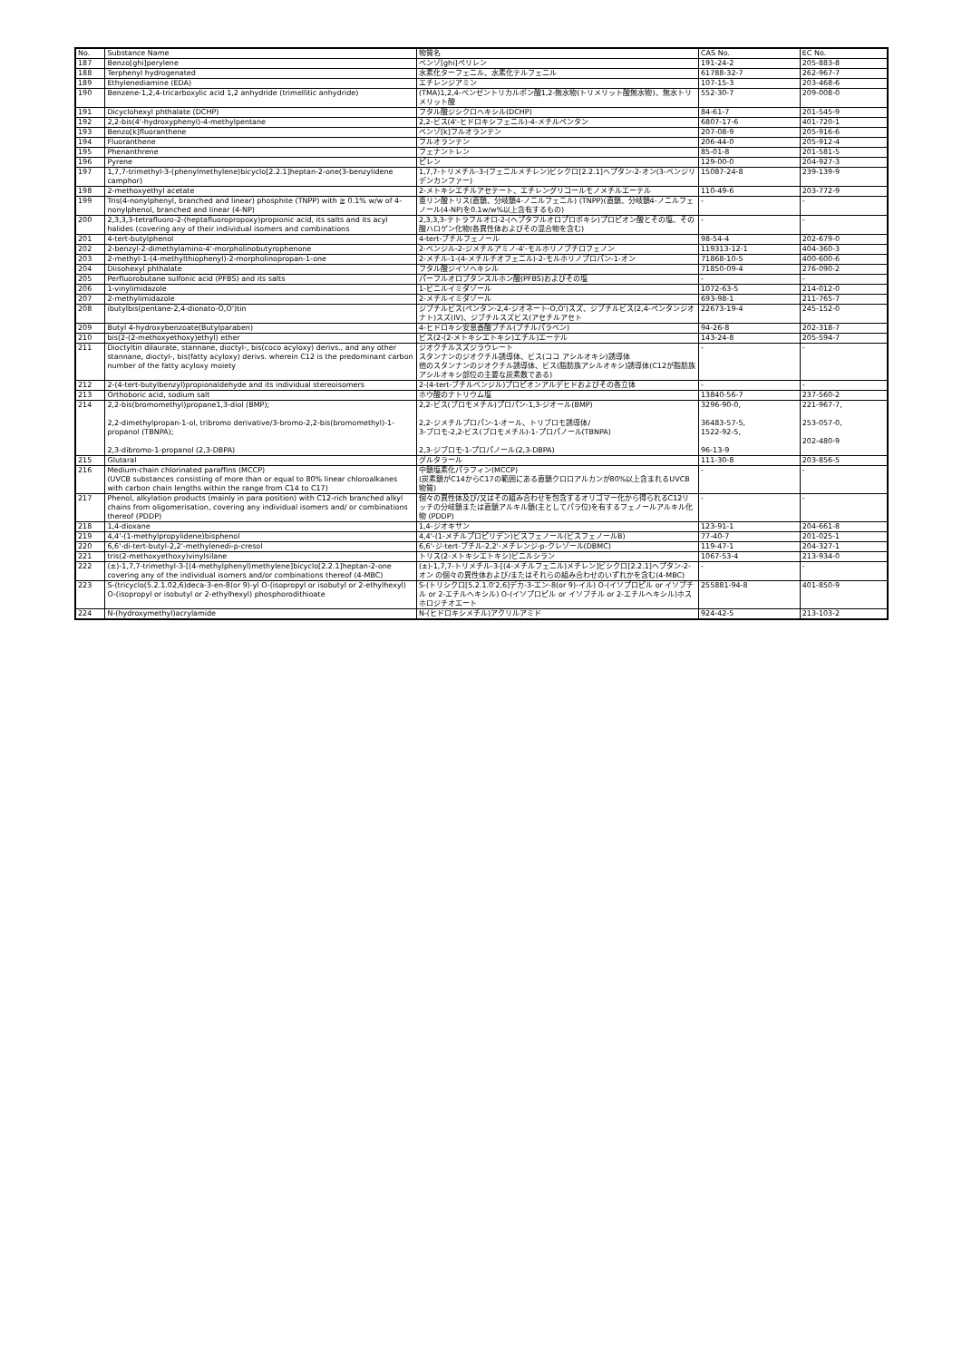| No. | Substance Name | 物質名 | CAS No. | EC No. |
| --- | --- | --- | --- | --- |
| 187 | Benzo[ghi]perylene | ベンゾ[ghi]ペリレン | 191-24-2 | 205-883-8 |
| 188 | Terphenyl hydrogenated | 水素化ターフェニル、水素化テルフェニル | 61788-32-7 | 262-967-7 |
| 189 | Ethylenediamine (EDA) | エチレンジアミン | 107-15-3 | 203-468-6 |
| 190 | Benzene-1,2,4-tricarboxylic acid 1,2 anhydride (trimellitic anhydride) | (TMA)1,2,4-ベンゼントリカルボン酸1,2-無水物(トリメリット酸無水物)、無水トリメリット酸 | 552-30-7 | 209-008-0 |
| 191 | Dicyclohexyl phthalate (DCHP) | フタル酸ジシクロヘキシル(DCHP) | 84-61-7 | 201-545-9 |
| 192 | 2,2-bis(4'-hydroxyphenyl)-4-methylpentane | 2,2-ビス(4'-ヒドロキシフェニル)-4-メチルペンタン | 6807-17-6 | 401-720-1 |
| 193 | Benzo[k]fluoranthene | ベンゾ[k]フルオランテン | 207-08-9 | 205-916-6 |
| 194 | Fluoranthene | フルオランテン | 206-44-0 | 205-912-4 |
| 195 | Phenanthrene | フェナントレン | 85-01-8 | 201-581-5 |
| 196 | Pyrene | ピレン | 129-00-0 | 204-927-3 |
| 197 | 1,7,7-trimethyl-3-(phenylmethylene)bicyclo[2.2.1]heptan-2-one(3-benzylidene camphor) | 1,7,7-トリメチル-3-(フェニルメチレン)ビシクロ[2.2.1]ヘプタン-2-オン(3-ベンジリデンカンファー) | 15087-24-8 | 239-139-9 |
| 198 | 2-methoxyethyl acetate | 2-メトキシエチルアセテート、エチレングリコールモノメチルエーテル | 110-49-6 | 203-772-9 |
| 199 | Tris(4-nonylphenyl, branched and linear) phosphite (TNPP) with ≧ 0.1% w/w of 4-nonylphenol, branched and linear (4-NP) | 亜リン酸トリス(直鎖、分岐鎖4-ノニルフェニル) (TNPP)(直鎖、分岐鎖4-ノニルフェノール(4-NP)を0.1w/w%以上含有するもの) | - | - |
| 200 | 2,3,3,3-tetrafluoro-2-(heptafluoropropoxy)propionic acid, its salts and its acyl halides (covering any of their individual isomers and combinations | 2,3,3,3-テトラフルオロ-2-(ヘプタフルオロプロポキシ)プロピオン酸とその塩、その酸ハロゲン化物(各異性体およびその混合物を含む) | - | - |
| 201 | 4-tert-butylphenol | 4-tert-ブチルフェノール | 98-54-4 | 202-679-0 |
| 202 | 2-benzyl-2-dimethylamino-4'-morpholinobutyrophenone | 2-ベンジル-2-ジメチルアミノ-4'-モルホリノブチロフェノン | 119313-12-1 | 404-360-3 |
| 203 | 2-methyl-1-(4-methylthiophenyl)-2-morpholinopropan-1-one | 2-メチル-1-(4-メチルチオフェニル)-2-モルホリノプロパン-1-オン | 71868-10-5 | 400-600-6 |
| 204 | Diisohexyl phthalate | フタル酸ジイソヘキシル | 71850-09-4 | 276-090-2 |
| 205 | Perfluorobutane sulfonic acid (PFBS) and its salts | パーフルオロブタンスルホン酸(PFBS)およびその塩 | - | - |
| 206 | 1-vinylimidazole | 1-ビニルイミダゾール | 1072-63-5 | 214-012-0 |
| 207 | 2-methylimidazole | 2-メチルイミダゾール | 693-98-1 | 211-765-7 |
| 208 | ibutylbis(pentane-2,4-dionato-O,O')tin | ジブチルビス(ペンタン-2,4-ジオネート-O,O')スズ、ジブチルビス(2,4-ペンタンジオナト)スズ(IV)、ジブチルスズビス(アセチルアセト | 22673-19-4 | 245-152-0 |
| 209 | Butyl 4-hydroxybenzoate(Butylparaben) | 4-ヒドロキシ安息香酸ブチル(ブチルパラベン) | 94-26-8 | 202-318-7 |
| 210 | bis(2-(2-methoxyethoxy)ethyl) ether | ビス(2-(2-メトキシエトキシ)エチル)エーテル | 143-24-8 | 205-594-7 |
| 211 | Dioctyltin dilaurate, stannane, dioctyl-, bis(coco acyloxy) derivs., and any other stannane, dioctyl-, bis(fatty acyloxy) derivs. wherein C12 is the predominant carbon number of the fatty acyloxy moiety | ジオクチルスズジラウレート スタンナンのジオクチル誘導体、ビス(ココ アシルオキシ)誘導体 他のスタンナンのジオクチル誘導体、ビス(脂肪族アシルオキシ)誘導体(C12が脂肪族アシルオキシ部位の主要な炭素数である) | - | - |
| 212 | 2-(4-tert-butylbenzyl)propionaldehyde and its individual stereoisomers | 2-(4-tert-ブチルベンジル)プロピオンアルデヒドおよびその各立体 | - | - |
| 213 | Orthoboric acid, sodium salt | ホウ酸のナトリウム塩 | 13840-56-7 | 237-560-2 |
| 214 | 2,2-bis(bromomethyl)propane1,3-diol (BMP); 2,2-dimethylpropan-1-ol, tribromo derivative/3-bromo-2,2-bis(bromomethyl)-1-propanol (TBNPA); 2,3-dibromo-1-propanol (2,3-DBPA) | 2,2-ビス(ブロモメチル)プロパン-1,3-ジオール(BMP) 2,2-ジメチルプロパン-1-オール、トリブロモ誘導体/ 3-ブロモ-2,2-ビス(ブロモメチル)-1-プロパノール(TBNPA) 2,3-ジブロモ-1-プロパノール(2,3-DBPA) | 3296-90-0, 36483-57-5, 1522-92-5, 96-13-9 | 221-967-7, 253-057-0, 202-480-9 |
| 215 | Glutaral | グルタラール | 111-30-8 | 203-856-5 |
| 216 | Medium-chain chlorinated paraffins (MCCP) (UVCB substances consisting of more than or equal to 80% linear chloroalkanes with carbon chain lengths within the range from C14 to C17) | 中鎖塩素化パラフィン(MCCP) (炭素鎖がC14からC17の範囲にある直鎖クロロアルカンが80%以上含まれるUVCB物質) | - | - |
| 217 | Phenol, alkylation products (mainly in para position) with C12-rich branched alkyl chains from oligomerisation, covering any individual isomers and/ or combinations thereof (PDDP) | 個々の異性体及び/又はその組み合わせを包含するオリゴマー化から得られるC12リッチの分岐鎖または直鎖アルキル鎖(主としてパラ位)を有するフェノールアルキル化物 (PDDP) | - | - |
| 218 | 1,4-dioxane | 1,4-ジオキサン | 123-91-1 | 204-661-8 |
| 219 | 4,4'-(1-methylpropylidene)bisphenol | 4,4'-(1-メチルプロピリデン)ビスフェノール(ビスフェノールB) | 77-40-7 | 201-025-1 |
| 220 | 6,6'-di-tert-butyl-2,2'-methylenedi-p-cresol | 6,6'-ジ-tert-ブチル-2,2'-メチレンジ-p-クレゾール(DBMC) | 119-47-1 | 204-327-1 |
| 221 | tris(2-methoxyethoxy)vinylsilane | トリス(2-メトキシエトキシ)ビニルシラン | 1067-53-4 | 213-934-0 |
| 222 | (±)-1,7,7-trimethyl-3-[(4-methylphenyl)methylene]bicyclo[2.2.1]heptan-2-one covering any of the individual isomers and/or combinations thereof (4-MBC) | (±)-1,7,7-トリメチル-3-[(4-メチルフェニル)メチレン]ビシクロ[2.2.1]ヘプタン-2-オン の個々の異性体および/またはそれらの組み合わせのいずれかを含む(4-MBC) | - | - |
| 223 | S-(tricyclo(5.2.1.02,6)deca-3-en-8(or 9)-yl O-(isopropyl or isobutyl or 2-ethylhexyl) O-(isopropyl or isobutyl or 2-ethylhexyl) phosphorodithioate | S-(トリシクロ[5.2.1.0'2,6]デカ-3-エン-8(or 9)-イル) O-(イソプロピル or イソブチル or 2-エチルヘキシル) O-(イソプロピル or イソブチル or 2-エチルヘキシル)ホスホロジチオエート | 255881-94-8 | 401-850-9 |
| 224 | N-(hydroxymethyl)acrylamide | N-(ヒドロキシメチル)アクリルアミド | 924-42-5 | 213-103-2 |